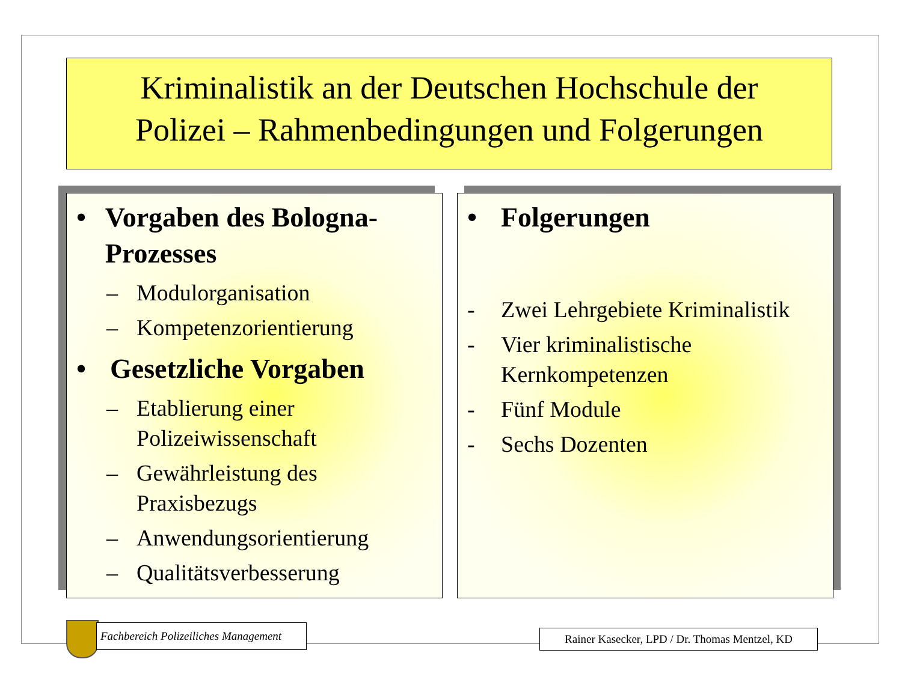Kriminalistik an der Deutschen Hochschule der
Polizei – Rahmenbedingungen und Folgerungen
• Vorgaben des Bologna-Prozesses
– Modulorganisation
– Kompetenzorientierung
• Gesetzliche Vorgaben
– Etablierung einer Polizeiwissenschaft
– Gewährleistung des Praxisbezugs
– Anwendungsorientierung
– Qualitätsverbesserung
• Folgerungen
- Zwei Lehrgebiete Kriminalistik
- Vier kriminalistische Kernkompetenzen
- Fünf Module
- Sechs Dozenten
Fachbereich Polizeiliches Management
Rainer Kasecker, LPD / Dr. Thomas Mentzel, KD